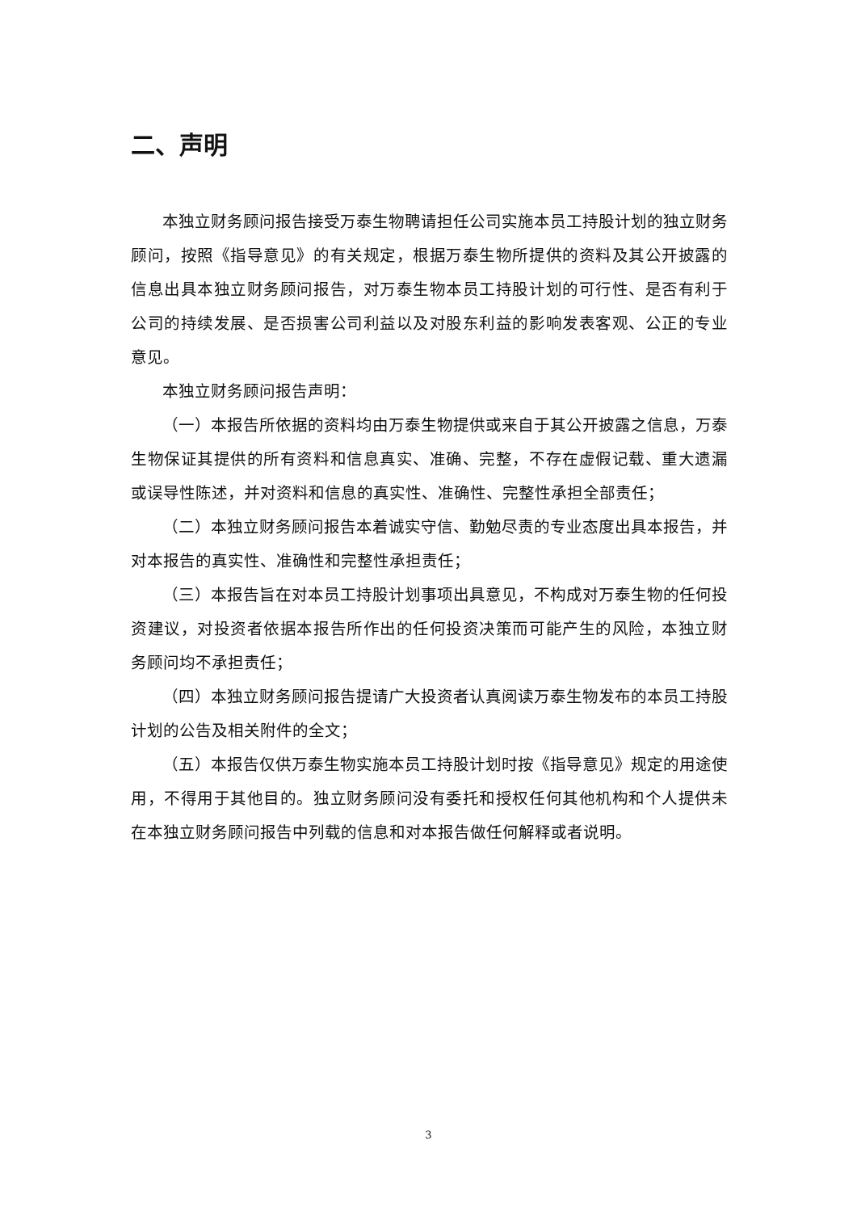二、声明
本独立财务顾问报告接受万泰生物聘请担任公司实施本员工持股计划的独立财务顾问，按照《指导意见》的有关规定，根据万泰生物所提供的资料及其公开披露的信息出具本独立财务顾问报告，对万泰生物本员工持股计划的可行性、是否有利于公司的持续发展、是否损害公司利益以及对股东利益的影响发表客观、公正的专业意见。
本独立财务顾问报告声明：
（一）本报告所依据的资料均由万泰生物提供或来自于其公开披露之信息，万泰生物保证其提供的所有资料和信息真实、准确、完整，不存在虚假记载、重大遗漏或误导性陈述，并对资料和信息的真实性、准确性、完整性承担全部责任；
（二）本独立财务顾问报告本着诚实守信、勤勉尽责的专业态度出具本报告，并对本报告的真实性、准确性和完整性承担责任；
（三）本报告旨在对本员工持股计划事项出具意见，不构成对万泰生物的任何投资建议，对投资者依据本报告所作出的任何投资决策而可能产生的风险，本独立财务顾问均不承担责任；
（四）本独立财务顾问报告提请广大投资者认真阅读万泰生物发布的本员工持股计划的公告及相关附件的全文；
（五）本报告仅供万泰生物实施本员工持股计划时按《指导意见》规定的用途使用，不得用于其他目的。独立财务顾问没有委托和授权任何其他机构和个人提供未在本独立财务顾问报告中列载的信息和对本报告做任何解释或者说明。
3